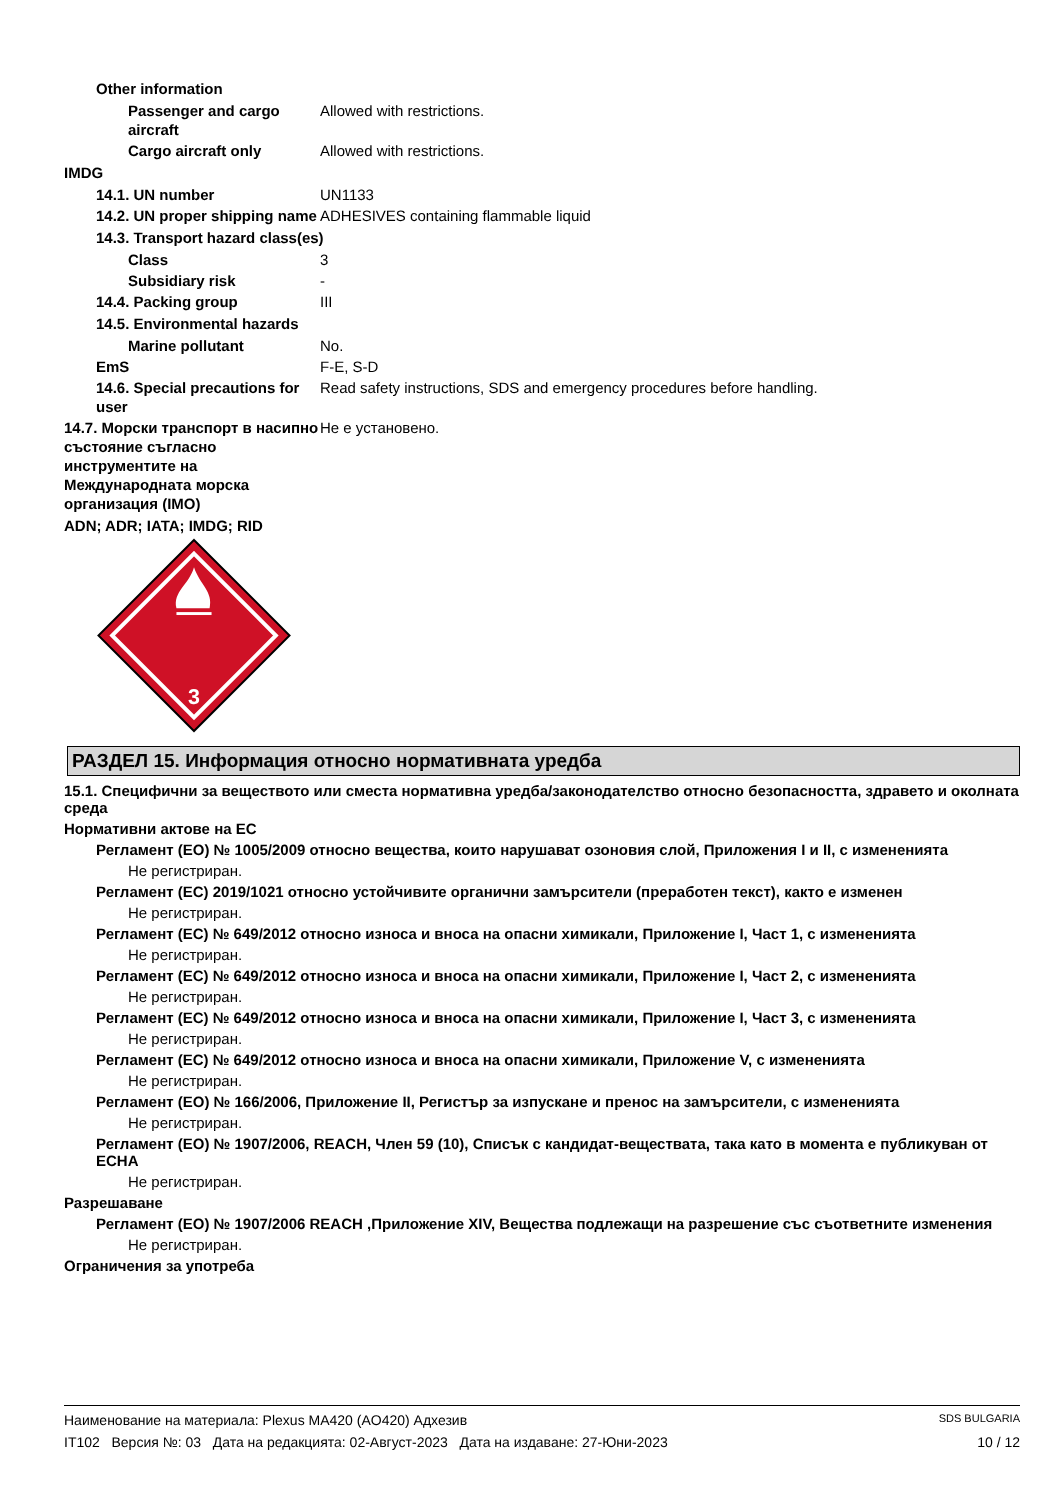Other information
Passenger and cargo aircraft
Allowed with restrictions.
Cargo aircraft only Allowed with restrictions.
IMDG
14.1. UN number UN1133
14.2. UN proper shipping name
ADHESIVES containing flammable liquid
14.3. Transport hazard class(es)
Class 3
Subsidiary risk -
14.4. Packing group III
14.5. Environmental hazards
Marine pollutant No.
EmS F-E, S-D
14.6. Special precautions for user
Read safety instructions, SDS and emergency procedures before handling.
14.7. Морски транспорт в насипно състояние съгласно инструментите на Международната морска организация (IMO)
Не е установено.
ADN; ADR; IATA; IMDG; RID
3
РАЗДЕЛ 15. Информация относно нормативната уредба
15.1. Специфични за веществото или сместа нормативна уредба/законодателство относно безопасността, здравето и околната среда
Нормативни актове на ЕС
Регламент (ЕО) № 1005/2009 относно вещества, които нарушават озоновия слой, Приложения I и II, с измененията
Не регистриран.
Регламент (ЕС) 2019/1021 относно устойчивите органични замърсители (преработен текст), както е изменен
Не регистриран.
Регламент (ЕС) № 649/2012 относно износа и вноса на опасни химикали, Приложение I, Част 1, с измененията
Не регистриран.
Регламент (ЕС) № 649/2012 относно износа и вноса на опасни химикали, Приложение I, Част 2, с измененията
Не регистриран.
Регламент (ЕС) № 649/2012 относно износа и вноса на опасни химикали, Приложение I, Част 3, с измененията
Не регистриран.
Регламент (ЕС) № 649/2012 относно износа и вноса на опасни химикали, Приложение V, с измененията
Не регистриран.
Регламент (ЕО) № 166/2006, Приложение II, Регистър за изпускане и пренос на замърсители, с измененията
Не регистриран.
Регламент (ЕО) № 1907/2006, REACH, Член 59 (10), Списък с кандидат-веществата, така като в момента е публикуван от ECHA
Не регистриран.
Разрешаване
Регламент (ЕО) № 1907/2006 REACH ,Приложение XIV, Вещества подлежащи на разрешение със съответните изменения
Не регистриран.
Ограничения за употреба
Наименование на материала: Plexus MA420 (AO420) Адхезив SDS BULGARIA
IT102 Версия №: 03 Дата на редакцията: 02-Август-2023 Дата на издаване: 27-Юни-2023 10 / 12